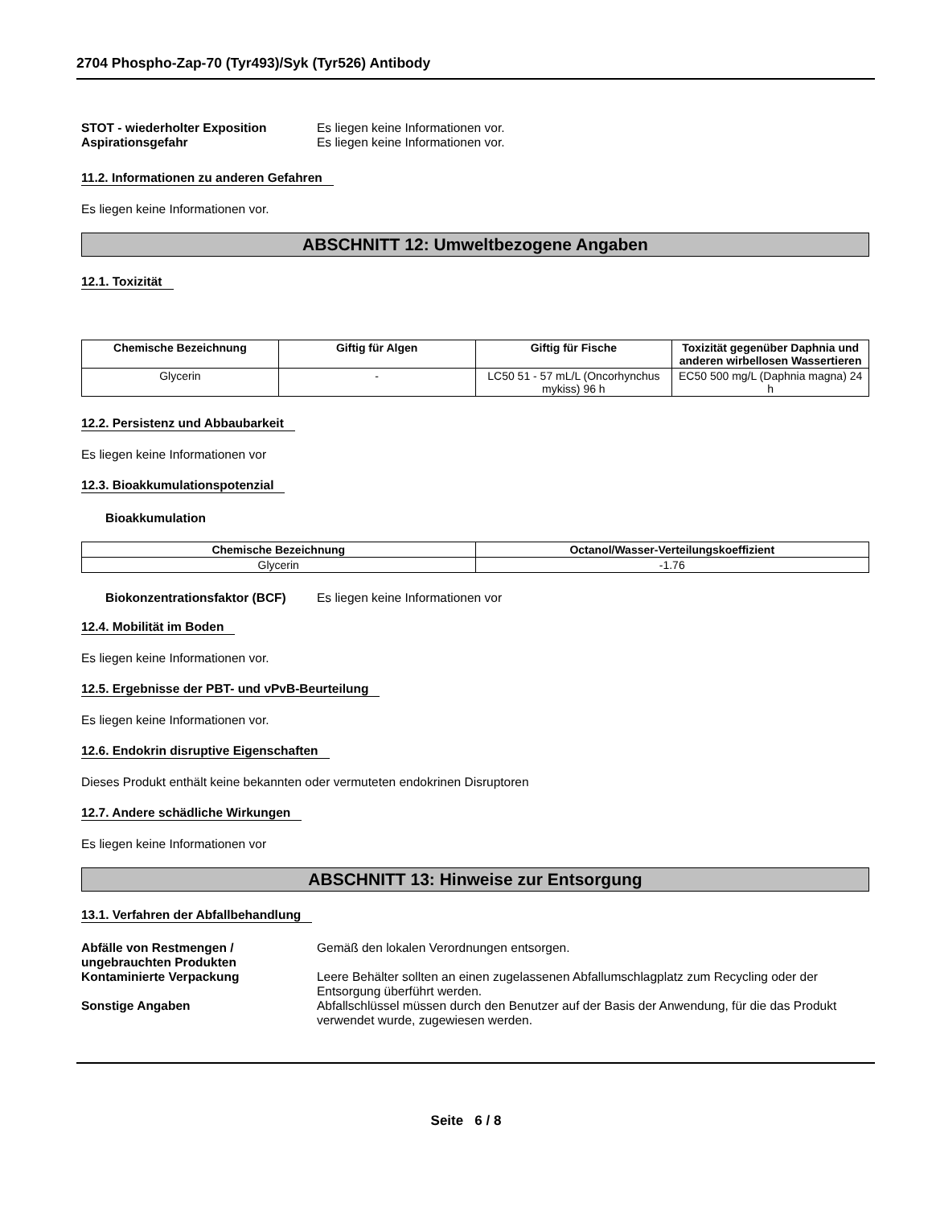2704 Phospho-Zap-70 (Tyr493)/Syk (Tyr526) Antibody
STOT - wiederholter Exposition Es liegen keine Informationen vor.
Aspirationsgefahr Es liegen keine Informationen vor.
11.2. Informationen zu anderen Gefahren
Es liegen keine Informationen vor.
ABSCHNITT 12: Umweltbezogene Angaben
12.1. Toxizität
| Chemische Bezeichnung | Giftig für Algen | Giftig für Fische | Toxizität gegenüber Daphnia und anderen wirbellosen Wassertieren |
| --- | --- | --- | --- |
| Glycerin | - | LC50 51 - 57 mL/L (Oncorhynchus mykiss) 96 h | EC50 500 mg/L (Daphnia magna) 24 h |
12.2. Persistenz und Abbaubarkeit
Es liegen keine Informationen vor
12.3. Bioakkumulationspotenzial
Bioakkumulation
| Chemische Bezeichnung | Octanol/Wasser-Verteilungskoeffizient |
| --- | --- |
| Glycerin | -1.76 |
Biokonzentrationsfaktor (BCF)
Es liegen keine Informationen vor
12.4. Mobilität im Boden
Es liegen keine Informationen vor.
12.5. Ergebnisse der PBT- und vPvB-Beurteilung
Es liegen keine Informationen vor.
12.6. Endokrin disruptive Eigenschaften
Dieses Produkt enthält keine bekannten oder vermuteten endokrinen Disruptoren
12.7. Andere schädliche Wirkungen
Es liegen keine Informationen vor
ABSCHNITT 13: Hinweise zur Entsorgung
13.1. Verfahren der Abfallbehandlung
Abfälle von Restmengen / ungebrauchten Produkten
Gemäß den lokalen Verordnungen entsorgen.
Kontaminierte Verpackung Leere Behälter sollten an einen zugelassenen Abfallumschlagplatz zum Recycling oder der Entsorgung überführt werden.
Sonstige Angaben Abfallschlüssel müssen durch den Benutzer auf der Basis der Anwendung, für die das Produkt verwendet wurde, zugewiesen werden.
Seite 6 / 8